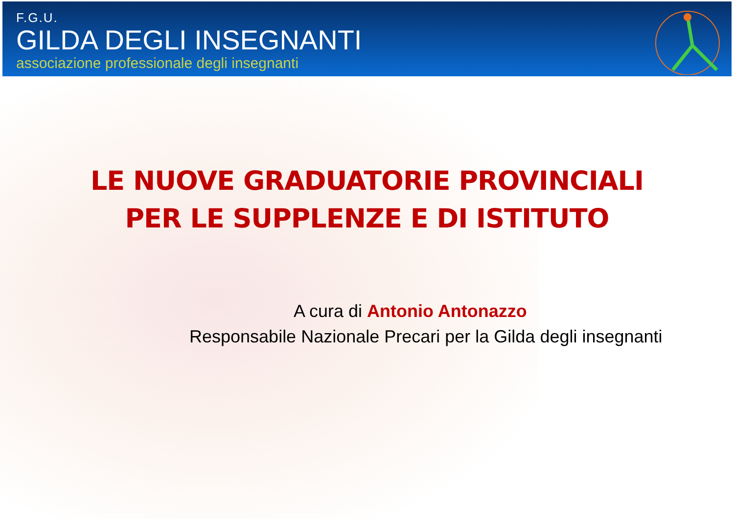F.G.U.
GILDA DEGLI INSEGNANTI
associazione professionale degli insegnanti
LE NUOVE GRADUATORIE PROVINCIALI
PER LE SUPPLENZE E DI ISTITUTO
A cura di Antonio Antonazzo
Responsabile Nazionale Precari per la Gilda degli insegnanti